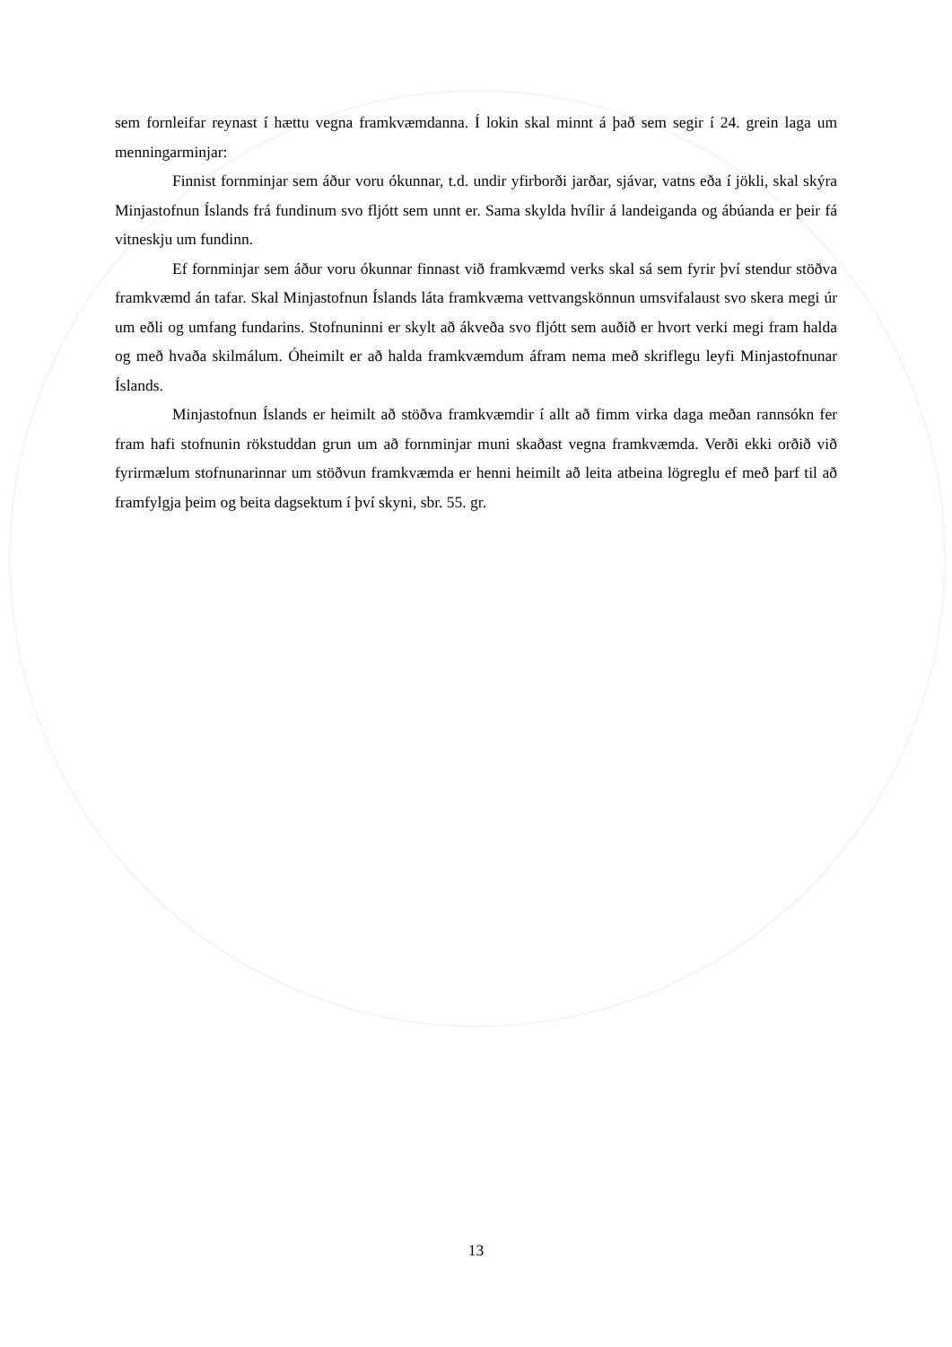sem fornleifar reynast í hættu vegna framkvæmdanna. Í lokin skal minnt á það sem segir í 24. grein laga um menningarminjar:
Finnist fornminjar sem áður voru ókunnar, t.d. undir yfirborði jarðar, sjávar, vatns eða í jökli, skal skýra Minjastofnun Íslands frá fundinum svo fljótt sem unnt er. Sama skylda hvílir á landeiganda og ábúanda er þeir fá vitneskju um fundinn.
Ef fornminjar sem áður voru ókunnar finnast við framkvæmd verks skal sá sem fyrir því stendur stöðva framkvæmd án tafar. Skal Minjastofnun Íslands láta framkvæma vettvangskönnun umsvifalaust svo skera megi úr um eðli og umfang fundarins. Stofnuninni er skylt að ákveða svo fljótt sem auðið er hvort verki megi fram halda og með hvaða skilmálum. Óheimilt er að halda framkvæmdum áfram nema með skriflegu leyfi Minjastofnunar Íslands.
Minjastofnun Íslands er heimilt að stöðva framkvæmdir í allt að fimm virka daga meðan rannsókn fer fram hafi stofnunin rökstuddan grun um að fornminjar muni skaðast vegna framkvæmda. Verði ekki orðið við fyrirmælum stofnunarinnar um stöðvun framkvæmda er henni heimilt að leita atbeina lögreglu ef með þarf til að framfylgja þeim og beita dagsektum í því skyni, sbr. 55. gr.
13